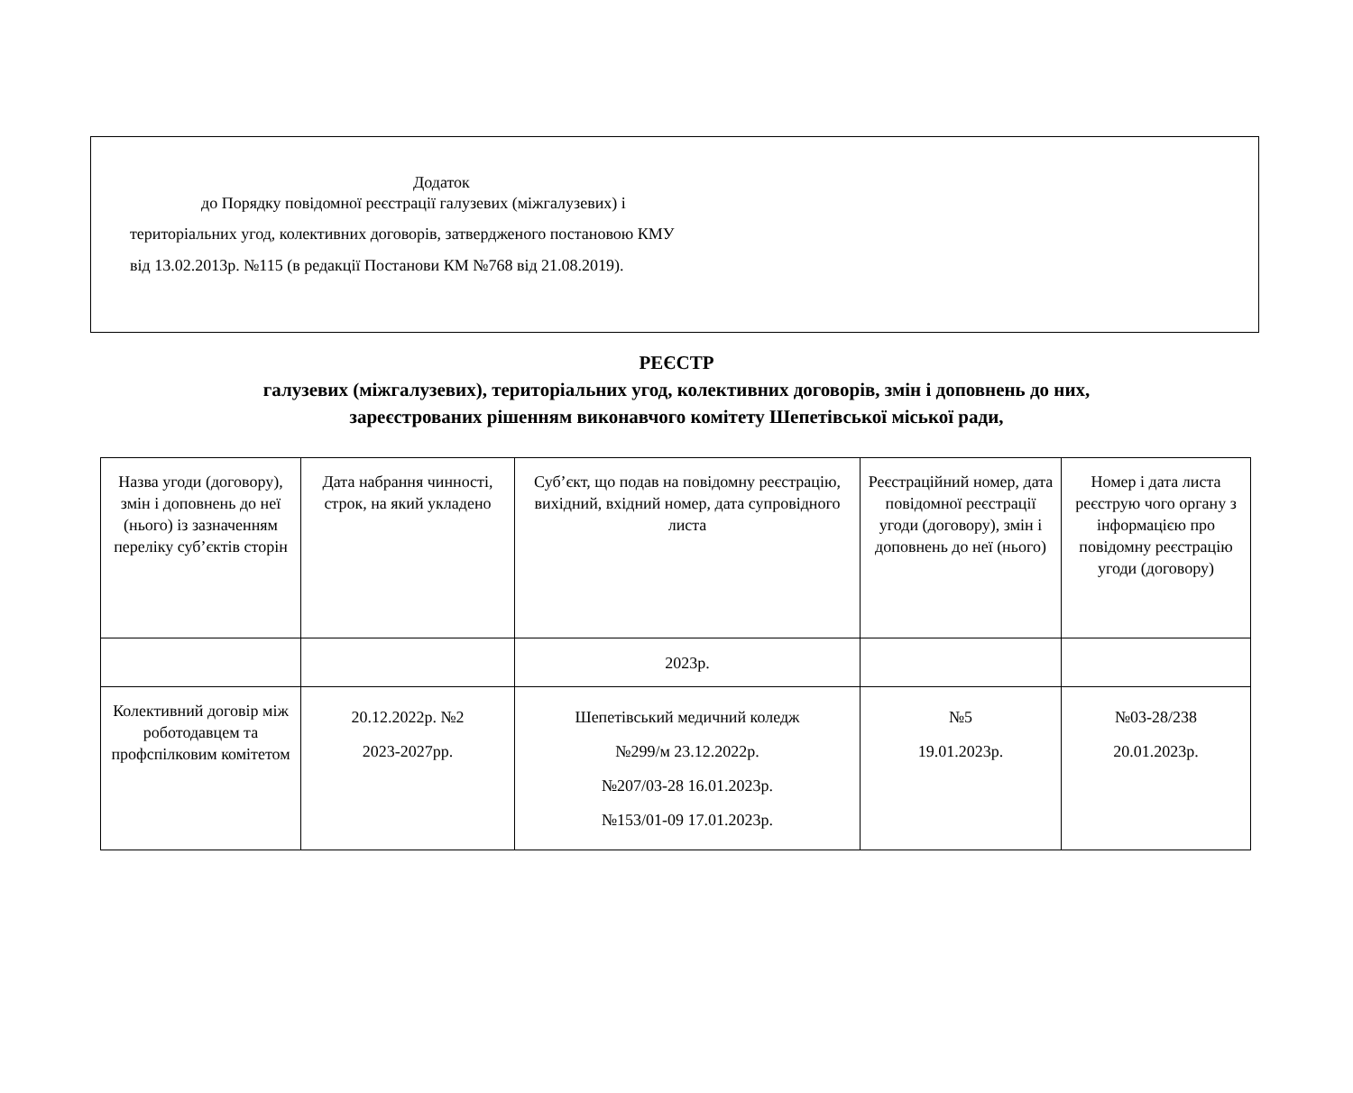Додаток
до Порядку повідомної реєстрації галузевих (міжгалузевих) і
територіальних угод, колективних договорів, затвердженого постановою КМУ
від 13.02.2013р. №115 (в редакції Постанови КМ №768 від 21.08.2019).
РЕЄСТР
галузевих (міжгалузевих), територіальних угод, колективних договорів, змін і доповнень до них,
зареєстрованих рішенням виконавчого комітету Шепетівської міської ради,
| Назва угоди (договору), змін і доповнень до неї (нього) із зазначенням переліку суб’єктів сторін | Дата набрання чинності, строк, на який укладено | Суб’єкт, що подав на повідомну реєстрацію, вихідний, вхідний номер, дата супровідного листа | Реєстраційний номер, дата повідомної реєстрації угоди (договору), змін і доповнень до неї (нього) | Номер і дата листа реєструю чого органу з інформацією про повідомну реєстрацію угоди (договору) |
| | | 2023р. | | |
| Колективний договір між роботодавцем та профспілковим комітетом | 20.12.2022р. №2 2023-2027рр. | Шепетівський медичний коледж №299/м 23.12.2022р. №207/03-28 16.01.2023р. №153/01-09 17.01.2023р. | №5 19.01.2023р. | №03-28/238 20.01.2023р. |